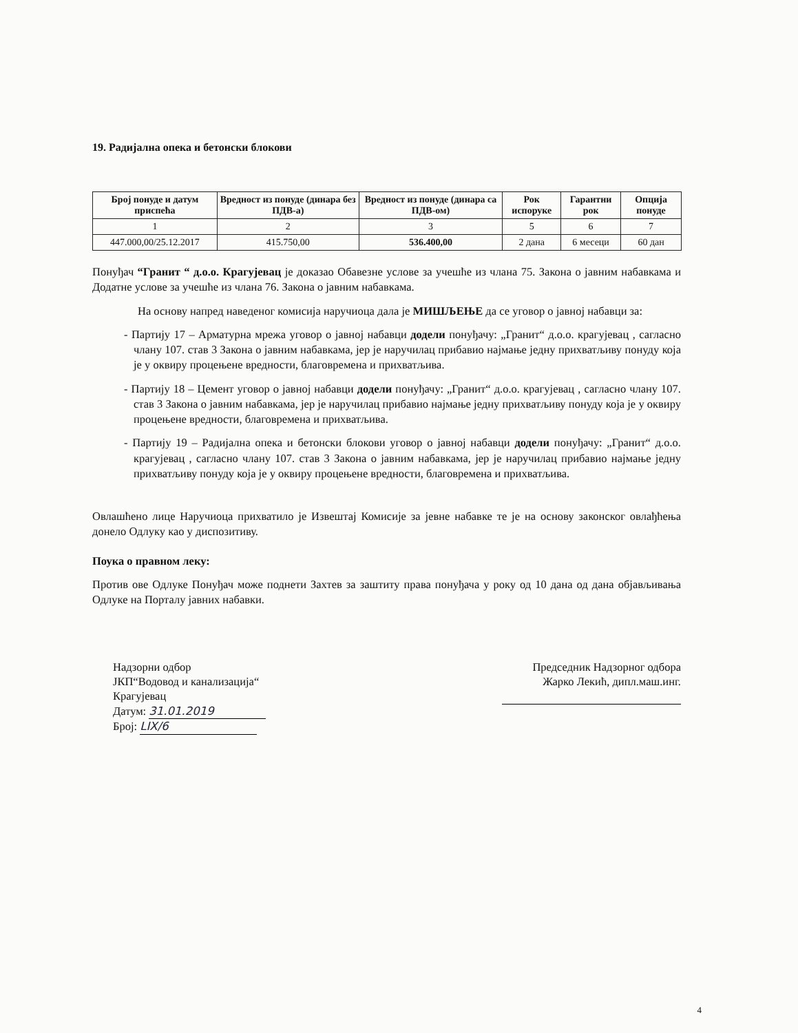19. Радијална опека и бетонски блокови
| Број понуде и датум приспећа | Вредност из понуде (динара без ПДВ-а) | Вредност из понуде (динара са ПДВ-ом) | Рок испоруке | Гарантни рок | Опција понуде |
| --- | --- | --- | --- | --- | --- |
| 1 | 2 | 3 | 5 | 6 | 7 |
| 447.000,00/25.12.2017 | 415.750,00 | 536.400,00 | 2 дана | 6 месеци | 60 дан |
Понуђач “Гранит “ д.о.о. Крагујевац је доказао Обавезне услове за учешће из члана 75. Закона о јавним набавкама и Додатне услове за учешће из члана 76. Закона о јавним набавкама.
На основу напред наведеног комисија наручиоца дала је МИШЉЕЊЕ да се уговор о јавној набавци за:
- Партију 17 – Арматурна мрежа уговор о јавној набавци додели понуђачу: „Гранит“ д.о.о. крагујевац , сагласно члану 107. став 3 Закона о јавним набавкама, јер је наручилац прибавио најмање једну прихватљиву понуду која је у оквиру процењене вредности, благовремена и прихватљива.
- Партију 18 – Цемент уговор о јавној набавци додели понуђачу: „Гранит“ д.о.о. крагујевац , сагласно члану 107. став 3 Закона о јавним набавкама, јер је наручилац прибавио најмање једну прихватљиву понуду која је у оквиру процењене вредности, благовремена и прихватљива.
- Партију 19 – Радијална опека и бетонски блокови уговор о јавној набавци додели понуђачу: „Гранит“ д.о.о. крагујевац , сагласно члану 107. став 3 Закона о јавним набавкама, јер је наручилац прибавио најмање једну прихватљиву понуду која је у оквиру процењене вредности, благовремена и прихватљива.
Овлашћено лице Наручиоца прихватило је Извештај Комисије за јевне набавке те је на основу законског овлађћења донело Одлуку као у диспозитиву.
Поука о правном леку:
Против ове Одлуке Понуђач може поднети Захтев за заштиту права понуђача у року од 10 дана од дана објављивања Одлуке на Порталу јавних набавки.
Надзорни одбор
ЈКП“Водовод и канализација“
Крагујевац
Датум: 31.01.2019
Број: LIX/6
Председник Надзорног одбора
Жарко Лекић, дипл.маш.инг.
4